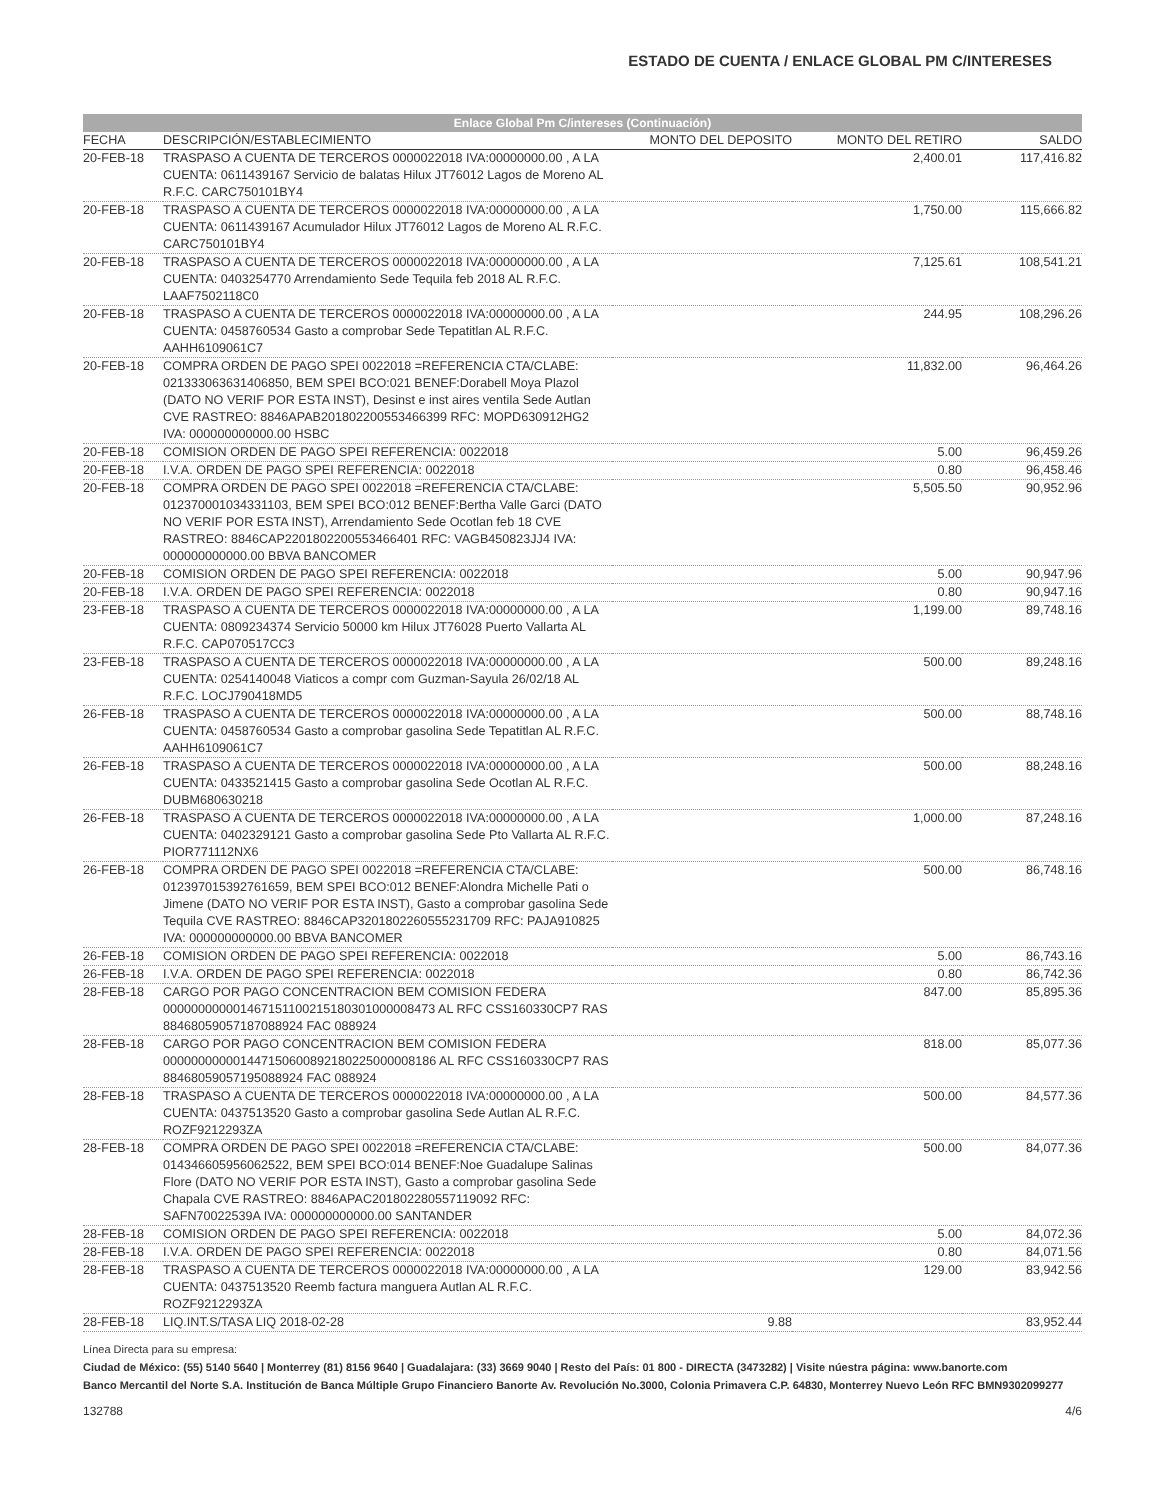ESTADO DE CUENTA / ENLACE GLOBAL PM C/INTERESES
Enlace Global Pm C/intereses (Continuación)
| FECHA | DESCRIPCIÓN/ESTABLECIMIENTO | MONTO DEL DEPOSITO | MONTO DEL RETIRO | SALDO |
| --- | --- | --- | --- | --- |
| 20-FEB-18 | TRASPASO A CUENTA DE TERCEROS 0000022018 IVA:00000000.00 , A LA CUENTA: 0611439167 Servicio de balatas Hilux JT76012 Lagos de Moreno AL R.F.C. CARC750101BY4 | | 2,400.01 | 117,416.82 |
| 20-FEB-18 | TRASPASO A CUENTA DE TERCEROS 0000022018 IVA:00000000.00 , A LA CUENTA: 0611439167 Acumulador Hilux JT76012 Lagos de Moreno AL R.F.C. CARC750101BY4 | | 1,750.00 | 115,666.82 |
| 20-FEB-18 | TRASPASO A CUENTA DE TERCEROS 0000022018 IVA:00000000.00 , A LA CUENTA: 0403254770 Arrendamiento Sede Tequila feb 2018 AL R.F.C. LAAF7502118C0 | | 7,125.61 | 108,541.21 |
| 20-FEB-18 | TRASPASO A CUENTA DE TERCEROS 0000022018 IVA:00000000.00 , A LA CUENTA: 0458760534 Gasto a comprobar Sede Tepatitlan AL R.F.C. AAHH6109061C7 | | 244.95 | 108,296.26 |
| 20-FEB-18 | COMPRA ORDEN DE PAGO SPEI 0022018 =REFERENCIA CTA/CLABE: 021333063631406850, BEM SPEI BCO:021 BENEF:Dorabell Moya Plazol (DATO NO VERIF POR ESTA INST), Desinst e inst aires ventila Sede Autlan CVE RASTREO: 8846APAB201802200553466399 RFC: MOPD630912HG2 IVA: 000000000000.00 HSBC | | 11,832.00 | 96,464.26 |
| 20-FEB-18 | COMISION ORDEN DE PAGO SPEI REFERENCIA: 0022018 | | 5.00 | 96,459.26 |
| 20-FEB-18 | I.V.A. ORDEN DE PAGO SPEI REFERENCIA: 0022018 | | 0.80 | 96,458.46 |
| 20-FEB-18 | COMPRA ORDEN DE PAGO SPEI 0022018 =REFERENCIA CTA/CLABE: 012370001034331103, BEM SPEI BCO:012 BENEF:Bertha Valle Garci (DATO NO VERIF POR ESTA INST), Arrendamiento Sede Ocotlan feb 18 CVE RASTREO: 8846CAP2201802200553466401 RFC: VAGB450823JJ4 IVA: 000000000000.00 BBVA BANCOMER | | 5,505.50 | 90,952.96 |
| 20-FEB-18 | COMISION ORDEN DE PAGO SPEI REFERENCIA: 0022018 | | 5.00 | 90,947.96 |
| 20-FEB-18 | I.V.A. ORDEN DE PAGO SPEI REFERENCIA: 0022018 | | 0.80 | 90,947.16 |
| 23-FEB-18 | TRASPASO A CUENTA DE TERCEROS 0000022018 IVA:00000000.00 , A LA CUENTA: 0809234374 Servicio 50000 km Hilux JT76028 Puerto Vallarta AL R.F.C. CAP070517CC3 | | 1,199.00 | 89,748.16 |
| 23-FEB-18 | TRASPASO A CUENTA DE TERCEROS 0000022018 IVA:00000000.00 , A LA CUENTA: 0254140048 Viaticos a compr com Guzman-Sayula 26/02/18 AL R.F.C. LOCJ790418MD5 | | 500.00 | 89,248.16 |
| 26-FEB-18 | TRASPASO A CUENTA DE TERCEROS 0000022018 IVA:00000000.00 , A LA CUENTA: 0458760534 Gasto a comprobar gasolina Sede Tepatitlan AL R.F.C. AAHH6109061C7 | | 500.00 | 88,748.16 |
| 26-FEB-18 | TRASPASO A CUENTA DE TERCEROS 0000022018 IVA:00000000.00 , A LA CUENTA: 0433521415 Gasto a comprobar gasolina Sede Ocotlan AL R.F.C. DUBM680630218 | | 500.00 | 88,248.16 |
| 26-FEB-18 | TRASPASO A CUENTA DE TERCEROS 0000022018 IVA:00000000.00 , A LA CUENTA: 0402329121 Gasto a comprobar gasolina Sede Pto Vallarta AL R.F.C. PIOR771112NX6 | | 1,000.00 | 87,248.16 |
| 26-FEB-18 | COMPRA ORDEN DE PAGO SPEI 0022018 =REFERENCIA CTA/CLABE: 012397015392761659, BEM SPEI BCO:012 BENEF:Alondra Michelle Pati o Jimene (DATO NO VERIF POR ESTA INST), Gasto a comprobar gasolina Sede Tequila CVE RASTREO: 8846CAP3201802260555231709 RFC: PAJA910825 IVA: 000000000000.00 BBVA BANCOMER | | 500.00 | 86,748.16 |
| 26-FEB-18 | COMISION ORDEN DE PAGO SPEI REFERENCIA: 0022018 | | 5.00 | 86,743.16 |
| 26-FEB-18 | I.V.A. ORDEN DE PAGO SPEI REFERENCIA: 0022018 | | 0.80 | 86,742.36 |
| 28-FEB-18 | CARGO POR PAGO CONCENTRACION BEM COMISION FEDERA 000000000001467151100215180301000008473 AL RFC CSS160330CP7 RAS 88468059057187088924 FAC 088924 | | 847.00 | 85,895.36 |
| 28-FEB-18 | CARGO POR PAGO CONCENTRACION BEM COMISION FEDERA 000000000001447150600892180225000008186 AL RFC CSS160330CP7 RAS 88468059057195088924 FAC 088924 | | 818.00 | 85,077.36 |
| 28-FEB-18 | TRASPASO A CUENTA DE TERCEROS 0000022018 IVA:00000000.00 , A LA CUENTA: 0437513520 Gasto a comprobar gasolina Sede Autlan AL R.F.C. ROZF9212293ZA | | 500.00 | 84,577.36 |
| 28-FEB-18 | COMPRA ORDEN DE PAGO SPEI 0022018 =REFERENCIA CTA/CLABE: 014346605956062522, BEM SPEI BCO:014 BENEF:Noe Guadalupe Salinas Flore (DATO NO VERIF POR ESTA INST), Gasto a comprobar gasolina Sede Chapala CVE RASTREO: 8846APAC201802280557119092 RFC: SAFN70022539A IVA: 000000000000.00 SANTANDER | | 500.00 | 84,077.36 |
| 28-FEB-18 | COMISION ORDEN DE PAGO SPEI REFERENCIA: 0022018 | | 5.00 | 84,072.36 |
| 28-FEB-18 | I.V.A. ORDEN DE PAGO SPEI REFERENCIA: 0022018 | | 0.80 | 84,071.56 |
| 28-FEB-18 | TRASPASO A CUENTA DE TERCEROS 0000022018 IVA:00000000.00 , A LA CUENTA: 0437513520 Reemb factura manguera Autlan AL R.F.C. ROZF9212293ZA | | 129.00 | 83,942.56 |
| 28-FEB-18 | LIQ.INT.S/TASA LIQ 2018-02-28 | 9.88 | | 83,952.44 |
Línea Directa para su empresa:
Ciudad de México: (55) 5140 5640 | Monterrey (81) 8156 9640 | Guadalajara: (33) 3669 9040 | Resto del País: 01 800 - DIRECTA (3473282) | Visite núestra página: www.banorte.com
Banco Mercantil del Norte S.A. Institución de Banca Múltiple Grupo Financiero Banorte Av. Revolución No.3000, Colonia Primavera C.P. 64830, Monterrey Nuevo León RFC BMN9302099277
132788 4/6